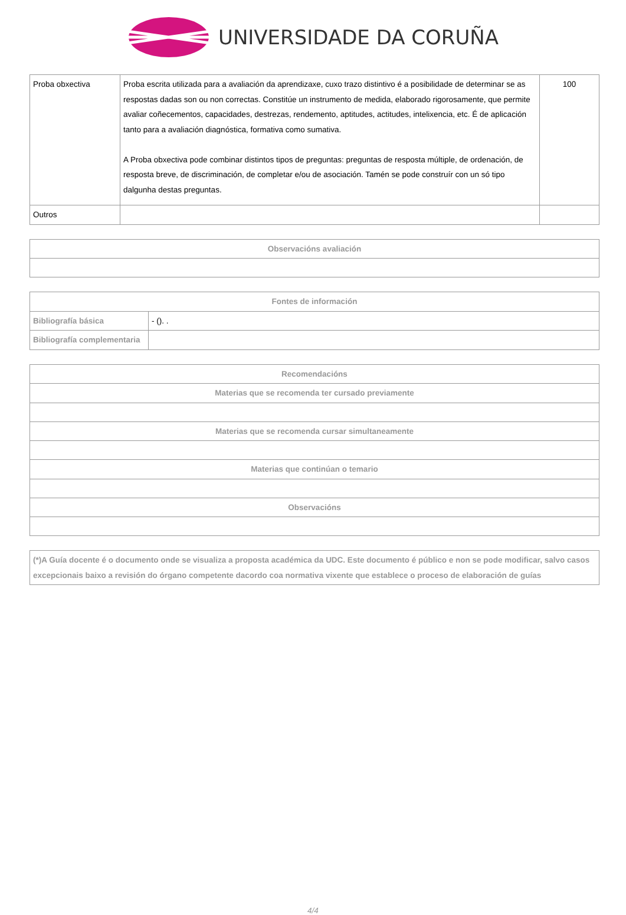UNIVERSIDADE DA CORUÑA
| Proba obxectiva | Proba escrita utilizada para a avaliación da aprendizaxe, cuxo trazo distintivo é a posibilidade de determinar se as respostas dadas son ou non correctas. Constitúe un instrumento de medida, elaborado rigorosamente, que permite avaliar coñecementos, capacidades, destrezas, rendemento, aptitudes, actitudes, intelixencia, etc. É de aplicación tanto para a avaliación diagnóstica, formativa como sumativa. A Proba obxectiva pode combinar distintos tipos de preguntas: preguntas de resposta múltiple, de ordenación, de resposta breve, de discriminación, de completar e/ou de asociación. Tamén se pode construír con un só tipo dalgunha destas preguntas. | 100 |
| Outros | | |
| Observacións avaliación |
| --- |
| Fontes de información | |
| --- | --- |
| Bibliografía básica | - (). . |
| Bibliografía complementaria | |
| Recomendacións |
| --- |
| Materias que se recomenda ter cursado previamente |
| Materias que se recomenda cursar simultaneamente |
| Materias que continúan o temario |
| Observacións |
| (*)A Guía docente é o documento onde se visualiza a proposta académica da UDC. Este documento é público e non se pode modificar, salvo casos excepcionais baixo a revisión do órgano competente dacordo coa normativa vixente que establece o proceso de elaboración de guías |
4/4